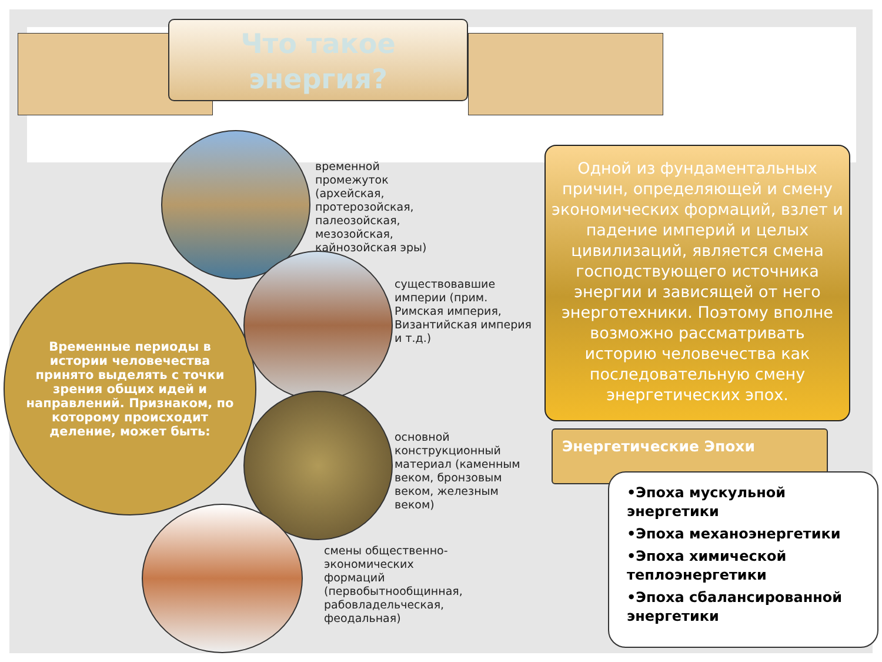Что такое энергия?
временной
промежуток
(архейская,
протерозойская,
палеозойская,
мезозойская,
кайнозойская эры)
Временные периоды в истории человечества принято выделять с точки зрения общих идей и направлений. Признаком, по которому происходит деление, может быть:
существовавшие
империи (прим.
Римская империя,
Византийская империя
и т.д.)
основной
конструкционный
материал (каменным
веком, бронзовым
веком, железным
веком)
смены общественно-
экономических
формаций
(первобытнообщинная,
рабовладельческая,
феодальная)
Одной из фундаментальных причин, определяющей и смену экономических формаций, взлет и падение империй и целых цивилизаций, является смена господствующего источника энергии и зависящей от него энерготехники. Поэтому вполне возможно рассматривать историю человечества как последовательную смену энергетических эпох.
Энергетические Эпохи
•Эпоха мускульной энергетики
•Эпоха механоэнергетики
•Эпоха химической теплоэнергетики
•Эпоха сбалансированной энергетики